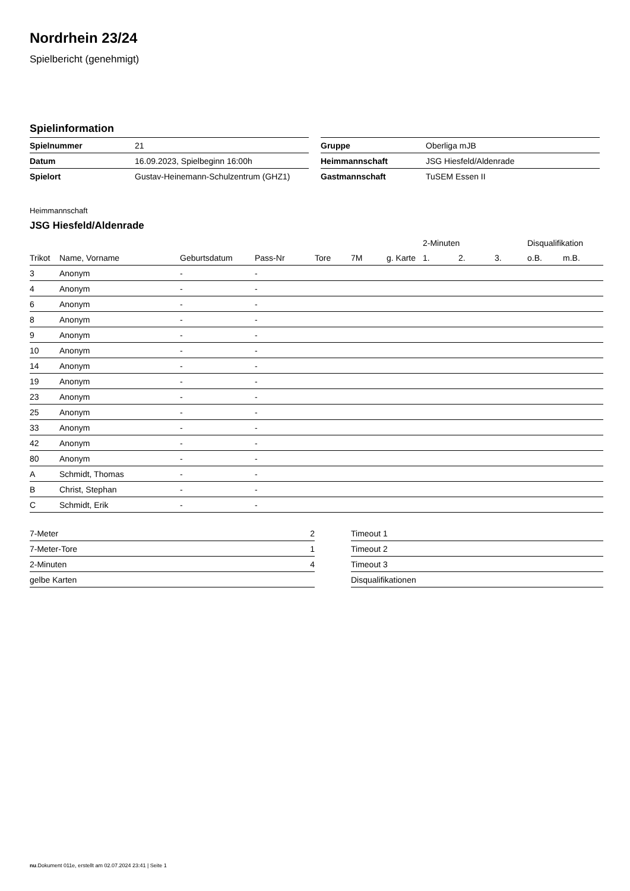Nordrhein 23/24
Spielbericht (genehmigt)
Spielinformation
| Spielnummer | 21 |
| Datum | 16.09.2023, Spielbeginn 16:00h |
| Spielort | Gustav-Heinemann-Schulzentrum (GHZ1) |
| Gruppe | Oberliga mJB |
| Heimmannschaft | JSG Hiesfeld/Aldenrade |
| Gastmannschaft | TuSEM Essen II |
Heimmannschaft
JSG Hiesfeld/Aldenrade
| | | | | | | | 2-Minuten | | | Disqualifikation | |
| --- | --- | --- | --- | --- | --- | --- | --- | --- | --- | --- | --- |
| Trikot | Name, Vorname | Geburtsdatum | Pass-Nr | Tore | 7M | g. Karte | 1. | 2. | 3. | o.B. | m.B. |
| 3 | Anonym | - | - | | | | | | | | |
| 4 | Anonym | - | - | | | | | | | | |
| 6 | Anonym | - | - | | | | | | | | |
| 8 | Anonym | - | - | | | | | | | | |
| 9 | Anonym | - | - | | | | | | | | |
| 10 | Anonym | - | - | | | | | | | | |
| 14 | Anonym | - | - | | | | | | | | |
| 19 | Anonym | - | - | | | | | | | | |
| 23 | Anonym | - | - | | | | | | | | |
| 25 | Anonym | - | - | | | | | | | | |
| 33 | Anonym | - | - | | | | | | | | |
| 42 | Anonym | - | - | | | | | | | | |
| 80 | Anonym | - | - | | | | | | | | |
| A | Schmidt, Thomas | - | - | | | | | | | | |
| B | Christ, Stephan | - | - | | | | | | | | |
| C | Schmidt, Erik | - | - | | | | | | | | |
| 7-Meter | 2 |
| 7-Meter-Tore | 1 |
| 2-Minuten | 4 |
| gelbe Karten | |
| Timeout 1 |
| Timeout 2 |
| Timeout 3 |
| Disqualifikationen |
nu.Dokument 011e, erstellt am 02.07.2024 23:41 | Seite 1